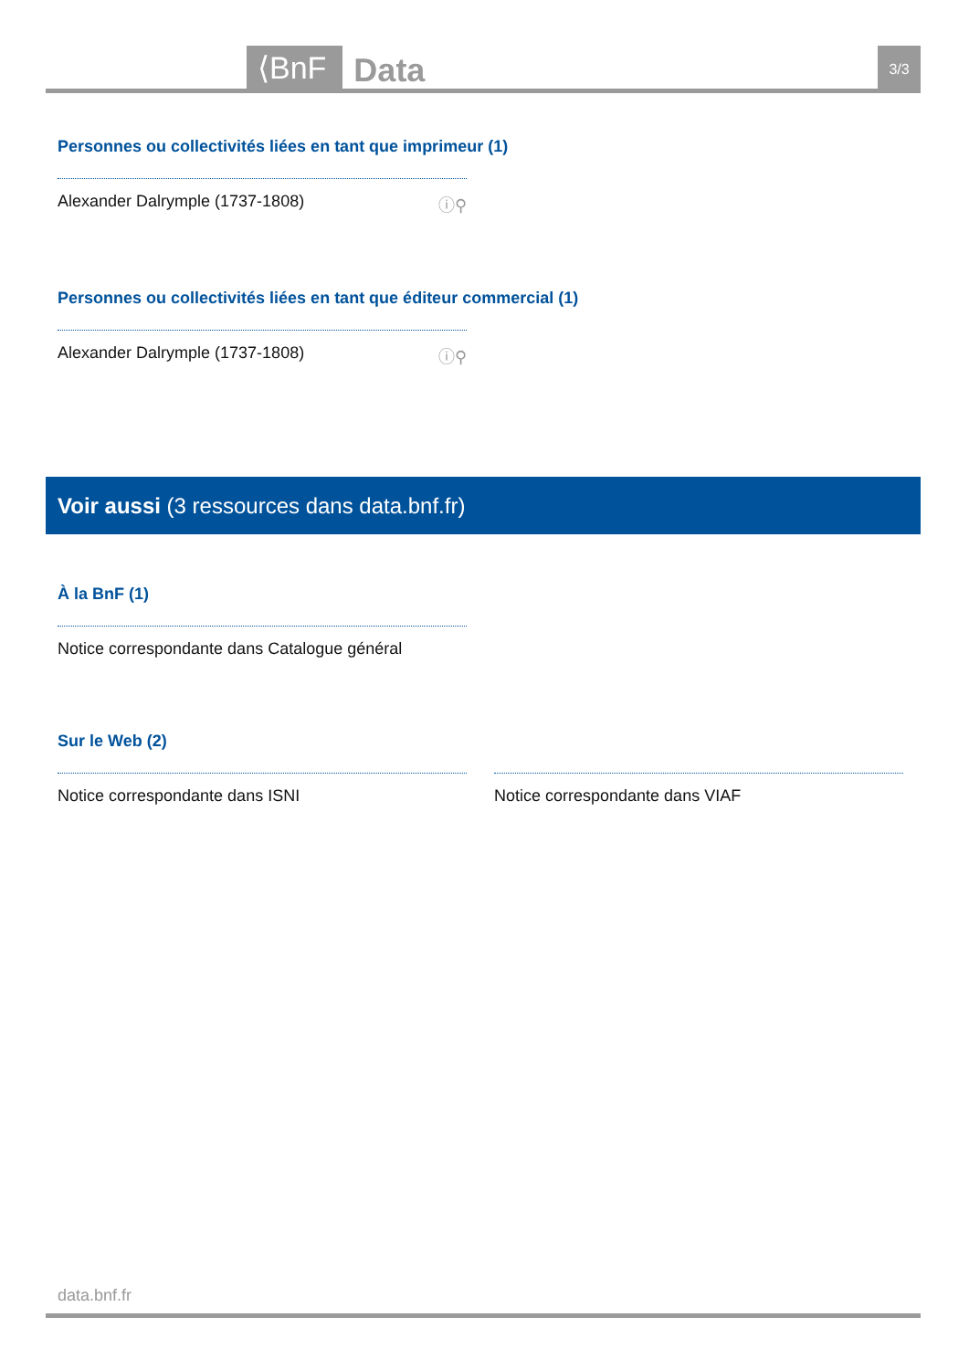⟨BnF Data 3/3
Personnes ou collectivités liées en tant que imprimeur (1)
Alexander Dalrymple (1737-1808) ⓘ⚲
Personnes ou collectivités liées en tant que éditeur commercial (1)
Alexander Dalrymple (1737-1808) ⓘ⚲
Voir aussi (3 ressources dans data.bnf.fr)
À la BnF (1)
Notice correspondante dans Catalogue général
Sur le Web (2)
Notice correspondante dans ISNI
Notice correspondante dans VIAF
data.bnf.fr